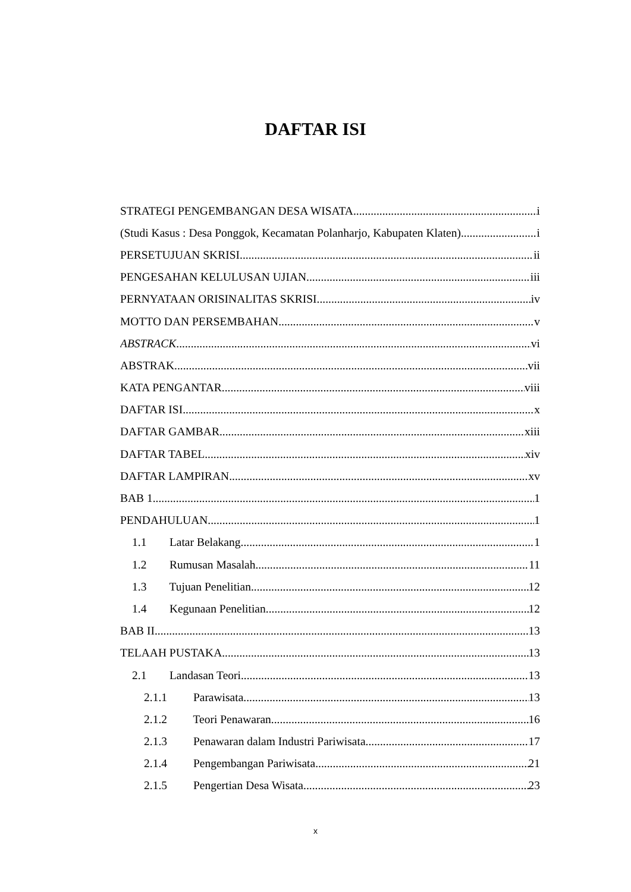DAFTAR ISI
STRATEGI PENGEMBANGAN DESA WISATA i
(Studi Kasus : Desa Ponggok, Kecamatan Polanharjo, Kabupaten Klaten) i
PERSETUJUAN SKRISI ii
PENGESAHAN KELULUSAN UJIAN iii
PERNYATAAN ORISINALITAS SKRISI iv
MOTTO DAN PERSEMBAHAN v
ABSTRACK vi
ABSTRAK vii
KATA PENGANTAR viii
DAFTAR ISI x
DAFTAR GAMBAR xiii
DAFTAR TABEL xiv
DAFTAR LAMPIRAN xv
BAB 1 1
PENDAHULUAN 1
1.1 Latar Belakang 1
1.2 Rumusan Masalah 11
1.3 Tujuan Penelitian 12
1.4 Kegunaan Penelitian 12
BAB II 13
TELAAH PUSTAKA 13
2.1 Landasan Teori 13
2.1.1 Parawisata 13
2.1.2 Teori Penawaran 16
2.1.3 Penawaran dalam Industri Pariwisata 17
2.1.4 Pengembangan Pariwisata 21
2.1.5 Pengertian Desa Wisata 23
x